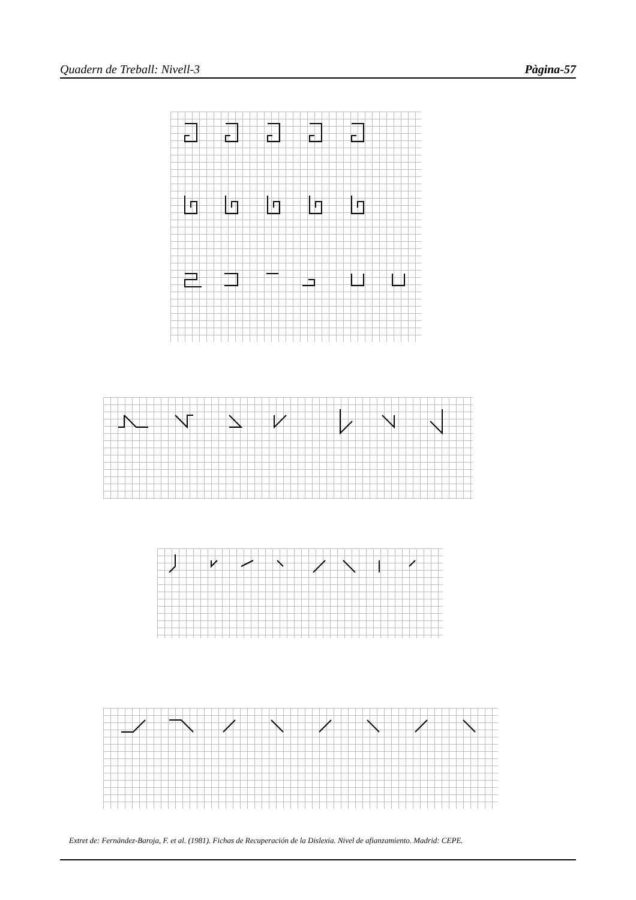Quadern de Treball: Nivell-3 Pàgina-57
Extret de: Fernández-Baroja, F. et al. (1981). Fichas de Recuperación de la Dislexia. Nivel de afianzamiento. Madrid: CEPE.